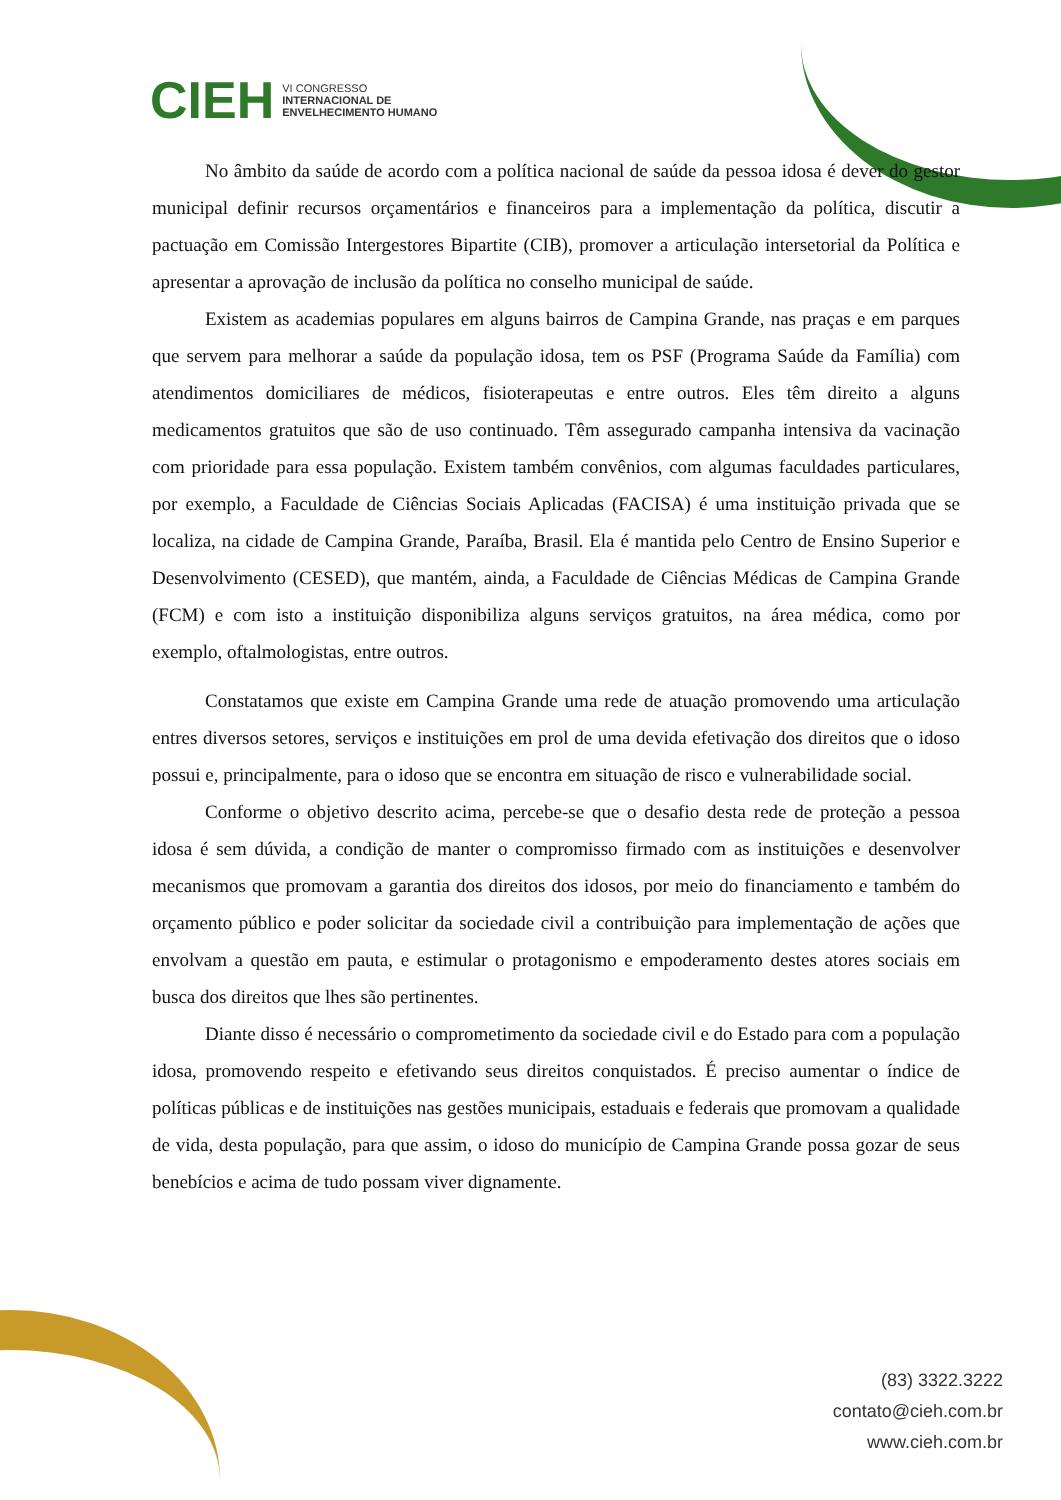CIEH VI CONGRESSO
INTERNACIONAL DE
ENVELHECIMENTO HUMANO
No âmbito da saúde de acordo com a política nacional de saúde da pessoa idosa é dever do gestor municipal definir recursos orçamentários e financeiros para a implementação da política, discutir a pactuação em Comissão Intergestores Bipartite (CIB), promover a articulação intersetorial da Política e apresentar a aprovação de inclusão da política no conselho municipal de saúde.
Existem as academias populares em alguns bairros de Campina Grande, nas praças e em parques que servem para melhorar a saúde da população idosa, tem os PSF (Programa Saúde da Família) com atendimentos domiciliares de médicos, fisioterapeutas e entre outros. Eles têm direito a alguns medicamentos gratuitos que são de uso continuado. Têm assegurado campanha intensiva da vacinação com prioridade para essa população. Existem também convênios, com algumas faculdades particulares, por exemplo, a Faculdade de Ciências Sociais Aplicadas (FACISA) é uma instituição privada que se localiza, na cidade de Campina Grande, Paraíba, Brasil. Ela é mantida pelo Centro de Ensino Superior e Desenvolvimento (CESED), que mantém, ainda, a Faculdade de Ciências Médicas de Campina Grande (FCM) e com isto a instituição disponibiliza alguns serviços gratuitos, na área médica, como por exemplo, oftalmologistas, entre outros.
Constatamos que existe em Campina Grande uma rede de atuação promovendo uma articulação entres diversos setores, serviços e instituições em prol de uma devida efetivação dos direitos que o idoso possui e, principalmente, para o idoso que se encontra em situação de risco e vulnerabilidade social.
Conforme o objetivo descrito acima, percebe-se que o desafio desta rede de proteção a pessoa idosa é sem dúvida, a condição de manter o compromisso firmado com as instituições e desenvolver mecanismos que promovam a garantia dos direitos dos idosos, por meio do financiamento e também do orçamento público e poder solicitar da sociedade civil a contribuição para implementação de ações que envolvam a questão em pauta, e estimular o protagonismo e empoderamento destes atores sociais em busca dos direitos que lhes são pertinentes.
Diante disso é necessário o comprometimento da sociedade civil e do Estado para com a população idosa, promovendo respeito e efetivando seus direitos conquistados. É preciso aumentar o índice de políticas públicas e de instituições nas gestões municipais, estaduais e federais que promovam a qualidade de vida, desta população, para que assim, o idoso do município de Campina Grande possa gozar de seus benebícios e acima de tudo possam viver dignamente.
(83) 3322.3222
contato@cieh.com.br
www.cieh.com.br